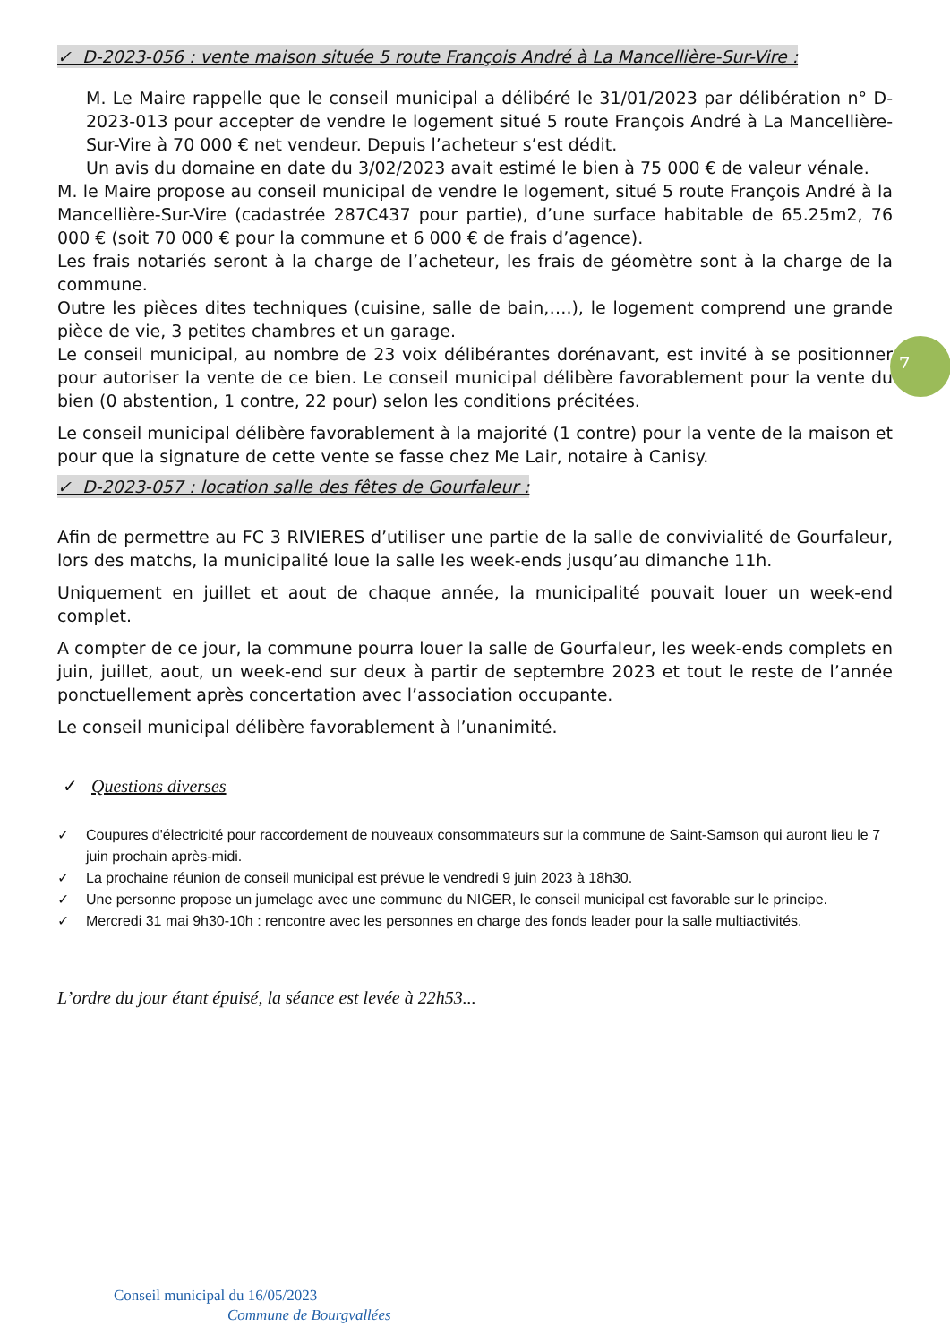✓ D-2023-056 : vente maison située 5 route François André à La Mancellière-Sur-Vire :
M. Le Maire rappelle que le conseil municipal a délibéré le 31/01/2023 par délibération n° D-2023-013 pour accepter de vendre le logement situé 5 route François André à La Mancellière-Sur-Vire à 70 000 € net vendeur. Depuis l’acheteur s’est dédit.
Un avis du domaine en date du 3/02/2023 avait estimé le bien à 75 000 € de valeur vénale.
M. le Maire propose au conseil municipal de vendre le logement, situé 5 route François André à la Mancellière-Sur-Vire (cadastrée 287C437 pour partie), d’une surface habitable de 65.25m2, 76 000 € (soit 70 000 € pour la commune et 6 000 € de frais d’agence).
Les frais notariés seront à la charge de l’acheteur, les frais de géomètre sont à la charge de la commune.
Outre les pièces dites techniques (cuisine, salle de bain,….), le logement comprend une grande pièce de vie, 3 petites chambres et un garage.
Le conseil municipal, au nombre de 23 voix délibérantes dorénavant, est invité à se positionner pour autoriser la vente de ce bien. Le conseil municipal délibère favorablement pour la vente du bien (0 abstention, 1 contre, 22 pour) selon les conditions précitées.
Le conseil municipal délibère favorablement à la majorité (1 contre) pour la vente de la maison et pour que la signature de cette vente se fasse chez Me Lair, notaire à Canisy.
✓ D-2023-057 : location salle des fêtes de Gourfaleur :
Afin de permettre au FC 3 RIVIERES d’utiliser une partie de la salle de convivialité de Gourfaleur, lors des matchs, la municipalité loue la salle les week-ends jusqu’au dimanche 11h.
Uniquement en juillet et aout de chaque année, la municipalité pouvait louer un week-end complet.
A compter de ce jour, la commune pourra louer la salle de Gourfaleur, les week-ends complets en juin, juillet, aout, un week-end sur deux à partir de septembre 2023 et tout le reste de l’année ponctuellement après concertation avec l’association occupante.
Le conseil municipal délibère favorablement à l’unanimité.
✓ Questions diverses
✓ Coupures d'électricité pour raccordement de nouveaux consommateurs sur la commune de Saint-Samson qui auront lieu le 7 juin prochain après-midi.
✓ La prochaine réunion de conseil municipal est prévue le vendredi 9 juin 2023 à 18h30.
✓ Une personne propose un jumelage avec une commune du NIGER, le conseil municipal est favorable sur le principe.
✓ Mercredi 31 mai 9h30-10h : rencontre avec les personnes en charge des fonds leader pour la salle multiactivités.
L’ordre du jour étant épuisé, la séance est levée à 22h53...
7
Conseil municipal du 16/05/2023
Commune de Bourgvallées